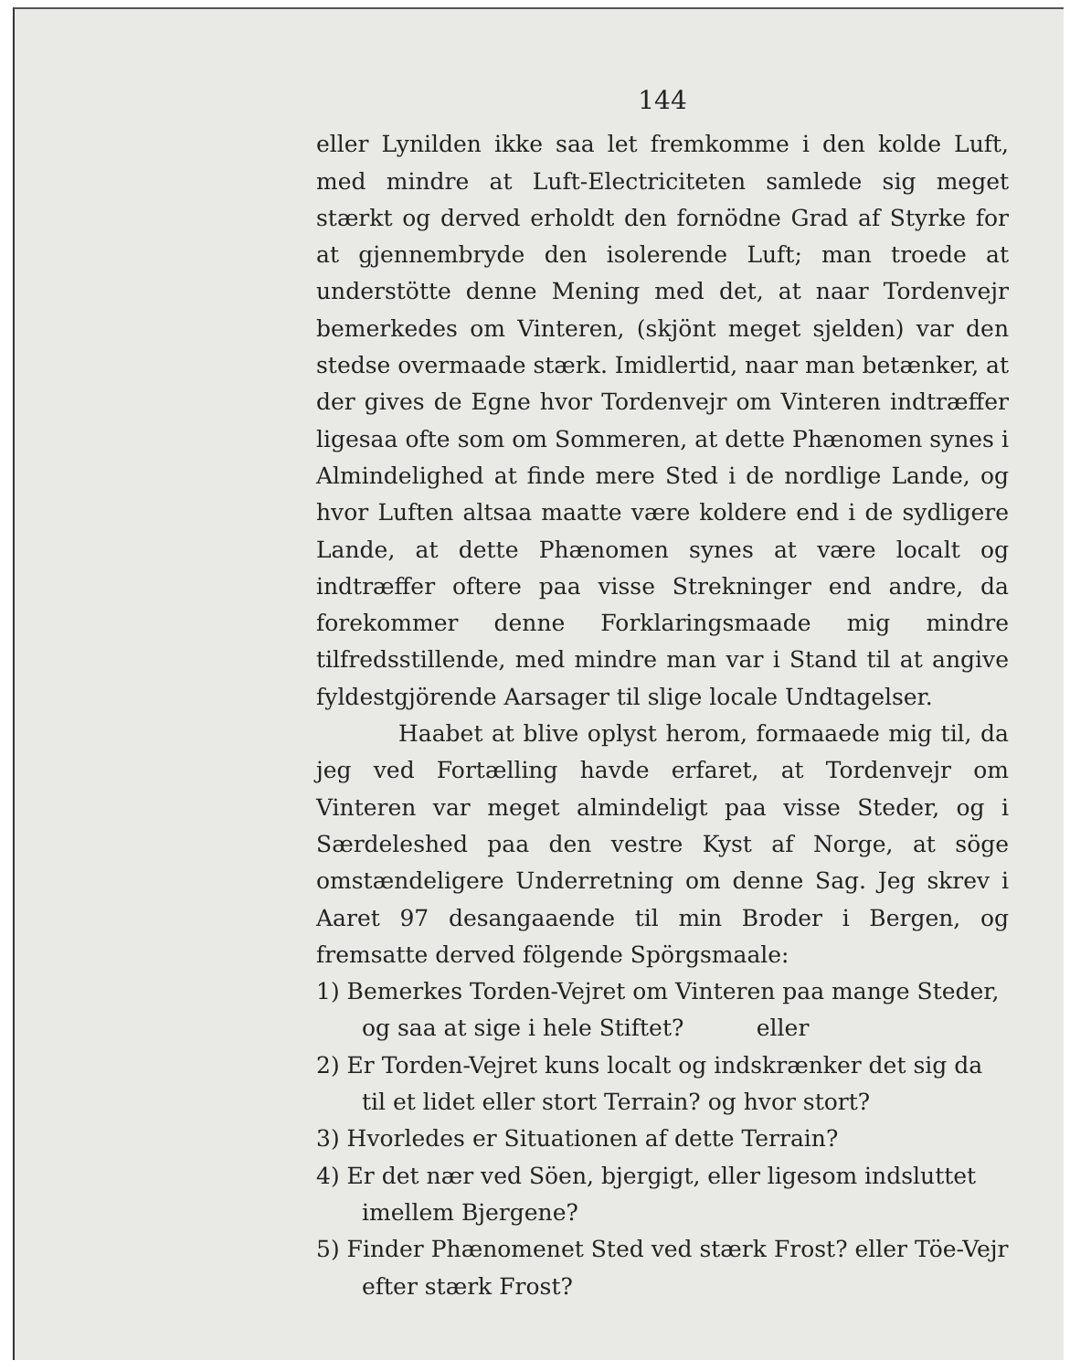144
eller Lynilden ikke saa let fremkomme i den kolde Luft, med mindre at Luft-Electriciteten samlede sig meget stærkt og derved erholdt den fornödne Grad af Styrke for at gjennembryde den isolerende Luft; man troede at understötte denne Mening med det, at naar Tordenvejr bemerkedes om Vinteren, (skjönt meget sjelden) var den stedse overmaade stærk. Imidlertid, naar man betænker, at der gives de Egne hvor Tordenvejr om Vinteren indtræffer ligesaa ofte som om Sommeren, at dette Phænomen synes i Almindelighed at finde mere Sted i de nordlige Lande, og hvor Luften altsaa maatte være koldere end i de sydligere Lande, at dette Phænomen synes at være localt og indtræffer oftere paa visse Strekninger end andre, da forekommer denne Forklaringsmaade mig mindre tilfredsstillende, med mindre man var i Stand til at angive fyldestgjörende Aarsager til slige locale Undtagelser.
Haabet at blive oplyst herom, formaaede mig til, da jeg ved Fortælling havde erfaret, at Tordenvejr om Vinteren var meget almindeligt paa visse Steder, og i Særdeleshed paa den vestre Kyst af Norge, at söge omstændeligere Underretning om denne Sag. Jeg skrev i Aaret 97 desangaaende til min Broder i Bergen, og fremsatte derved fölgende Spörgsmaale:
1) Bemerkes Torden-Vejret om Vinteren paa mange Steder, og saa at sige i hele Stiftet? eller
2) Er Torden-Vejret kuns localt og indskrænker det sig da til et lidet eller stort Terrain? og hvor stort?
3) Hvorledes er Situationen af dette Terrain?
4) Er det nær ved Söen, bjergigt, eller ligesom indsluttet imellem Bjergene?
5) Finder Phænomenet Sted ved stærk Frost? eller Töe-Vejr efter stærk Frost?